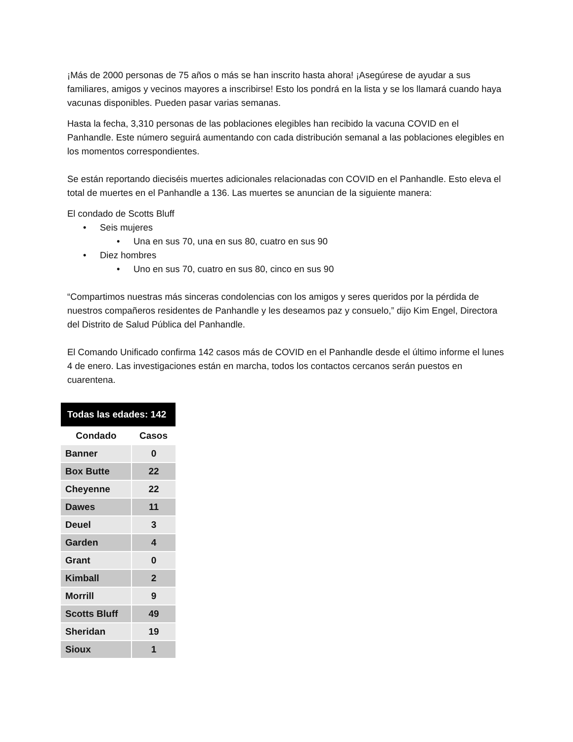¡Más de 2000 personas de 75 años o más se han inscrito hasta ahora! ¡Asegúrese de ayudar a sus familiares, amigos y vecinos mayores a inscribirse! Esto los pondrá en la lista y se los llamará cuando haya vacunas disponibles. Pueden pasar varias semanas.
Hasta la fecha, 3,310 personas de las poblaciones elegibles han recibido la vacuna COVID en el Panhandle. Este número seguirá aumentando con cada distribución semanal a las poblaciones elegibles en los momentos correspondientes.
Se están reportando dieciséis muertes adicionales relacionadas con COVID en el Panhandle. Esto eleva el total de muertes en el Panhandle a 136. Las muertes se anuncian de la siguiente manera:
El condado de Scotts Bluff
• Seis mujeres
• Una en sus 70, una en sus 80, cuatro en sus 90
• Diez hombres
• Uno en sus 70, cuatro en sus 80, cinco en sus 90
“Compartimos nuestras más sinceras condolencias con los amigos y seres queridos por la pérdida de nuestros compañeros residentes de Panhandle y les deseamos paz y consuelo,” dijo Kim Engel, Directora del Distrito de Salud Pública del Panhandle.
El Comando Unificado confirma 142 casos más de COVID en el Panhandle desde el último informe el lunes 4 de enero. Las investigaciones están en marcha, todos los contactos cercanos serán puestos en cuarentena.
| Todas las edades: 142 | |
| --- | --- |
| Condado | Casos |
| Banner | 0 |
| Box Butte | 22 |
| Cheyenne | 22 |
| Dawes | 11 |
| Deuel | 3 |
| Garden | 4 |
| Grant | 0 |
| Kimball | 2 |
| Morrill | 9 |
| Scotts Bluff | 49 |
| Sheridan | 19 |
| Sioux | 1 |